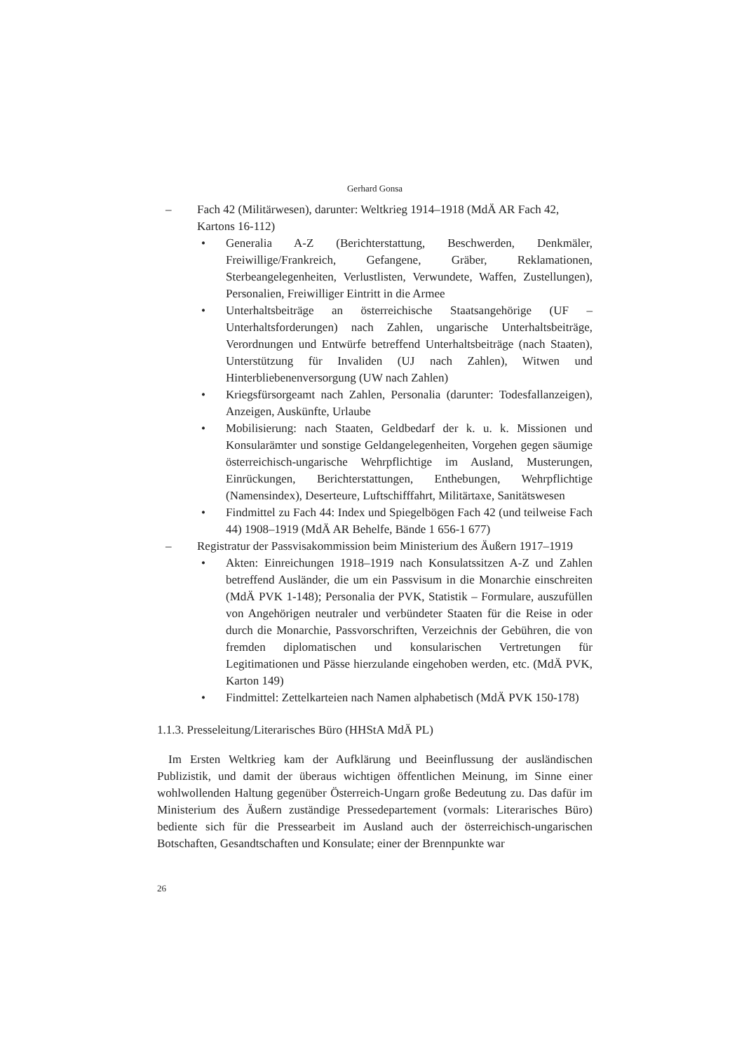Gerhard Gonsa
– Fach 42 (Militärwesen), darunter: Weltkrieg 1914–1918 (MdÄ AR Fach 42, Kartons 16-112)
• Generalia A-Z (Berichterstattung, Beschwerden, Denkmäler, Freiwillige/Frankreich, Gefangene, Gräber, Reklamationen, Sterbeangelegenheiten, Verlustlisten, Verwundete, Waffen, Zustellungen), Personalien, Freiwilliger Eintritt in die Armee
• Unterhaltsbeiträge an österreichische Staatsangehörige (UF – Unterhaltsforderungen) nach Zahlen, ungarische Unterhaltsbeiträge, Verordnungen und Entwürfe betreffend Unterhaltsbeiträge (nach Staaten), Unterstützung für Invaliden (UJ nach Zahlen), Witwen und Hinterbliebenenversorgung (UW nach Zahlen)
• Kriegsfürsorgeamt nach Zahlen, Personalia (darunter: Todesfallanzeigen), Anzeigen, Auskünfte, Urlaube
• Mobilisierung: nach Staaten, Geldbedarf der k. u. k. Missionen und Konsularämter und sonstige Geldangelegenheiten, Vorgehen gegen säumige österreichisch-ungarische Wehrpflichtige im Ausland, Musterungen, Einrückungen, Berichterstattungen, Enthebungen, Wehrpflichtige (Namensindex), Deserteure, Luftschifffahrt, Militärtaxe, Sanitätswesen
• Findmittel zu Fach 44: Index und Spiegelbögen Fach 42 (und teilweise Fach 44) 1908–1919 (MdÄ AR Behelfe, Bände 1 656-1 677)
– Registratur der Passvisakommission beim Ministerium des Äußern 1917–1919
• Akten: Einreichungen 1918–1919 nach Konsulatssitzen A-Z und Zahlen betreffend Ausländer, die um ein Passvisum in die Monarchie einschreiten (MdÄ PVK 1-148); Personalia der PVK, Statistik – Formulare, auszufüllen von Angehörigen neutraler und verbündeter Staaten für die Reise in oder durch die Monarchie, Passvorschriften, Verzeichnis der Gebühren, die von fremden diplomatischen und konsularischen Vertretungen für Legitimationen und Pässe hierzulande eingehoben werden, etc. (MdÄ PVK, Karton 149)
• Findmittel: Zettelkarteien nach Namen alphabetisch (MdÄ PVK 150-178)
1.1.3. Presseleitung/Literarisches Büro (HHStA MdÄ PL)
Im Ersten Weltkrieg kam der Aufklärung und Beeinflussung der ausländischen Publizistik, und damit der überaus wichtigen öffentlichen Meinung, im Sinne einer wohlwollenden Haltung gegenüber Österreich-Ungarn große Bedeutung zu. Das dafür im Ministerium des Äußern zuständige Pressedepartement (vormals: Literarisches Büro) bediente sich für die Pressearbeit im Ausland auch der österreichisch-ungarischen Botschaften, Gesandtschaften und Konsulate; einer der Brennpunkte war
26